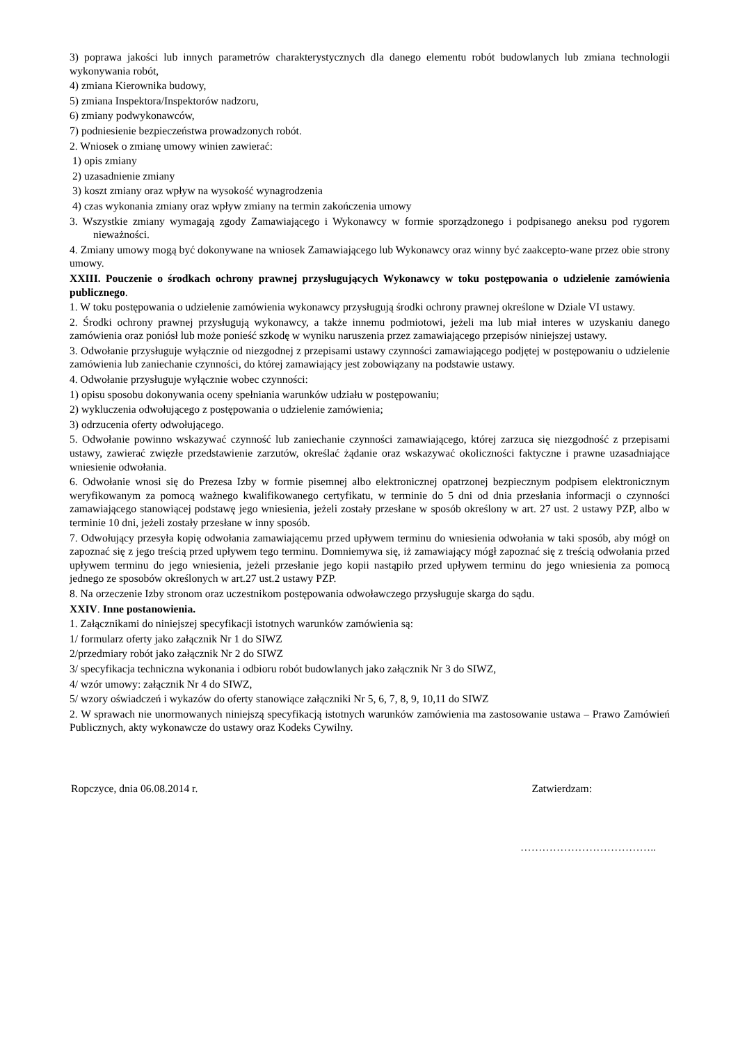3) poprawa jakości lub innych parametrów charakterystycznych dla danego elementu robót budowlanych lub zmiana technologii wykonywania robót,
4) zmiana Kierownika budowy,
5) zmiana Inspektora/Inspektorów nadzoru,
6) zmiany podwykonawców,
7) podniesienie bezpieczeństwa prowadzonych robót.
2. Wniosek o zmianę umowy winien zawierać:
1) opis zmiany
2) uzasadnienie zmiany
3) koszt zmiany oraz wpływ na wysokość wynagrodzenia
4) czas wykonania zmiany oraz wpływ zmiany na termin zakończenia umowy
3. Wszystkie zmiany wymagają zgody Zamawiającego i Wykonawcy w formie sporządzonego i podpisanego aneksu pod rygorem nieważności.
4. Zmiany umowy mogą być dokonywane na wniosek Zamawiającego lub Wykonawcy oraz winny być zaakcepto-wane przez obie strony umowy.
XXIII. Pouczenie o środkach ochrony prawnej przysługujących Wykonawcy w toku postępowania o udzielenie zamówienia publicznego.
1. W toku postępowania o udzielenie zamówienia wykonawcy przysługują środki ochrony prawnej określone w Dziale VI ustawy.
2. Środki ochrony prawnej przysługują wykonawcy, a także innemu podmiotowi, jeżeli ma lub miał interes w uzyskaniu danego zamówienia oraz poniósł lub może ponieść szkodę w wyniku naruszenia przez zamawiającego przepisów niniejszej ustawy.
3. Odwołanie przysługuje wyłącznie od niezgodnej z przepisami ustawy czynności zamawiającego podjętej w postępowaniu o udzielenie zamówienia lub zaniechanie czynności, do której zamawiający jest zobowiązany na podstawie ustawy.
4. Odwołanie przysługuje wyłącznie wobec czynności:
1) opisu sposobu dokonywania oceny spełniania warunków udziału w postępowaniu;
2) wykluczenia odwołującego z postępowania o udzielenie zamówienia;
3) odrzucenia oferty odwołującego.
5. Odwołanie powinno wskazywać czynność lub zaniechanie czynności zamawiającego, której zarzuca się niezgodność z przepisami ustawy, zawierać zwięzłe przedstawienie zarzutów, określać żądanie oraz wskazywać okoliczności faktyczne i prawne uzasadniające wniesienie odwołania.
6. Odwołanie wnosi się do Prezesa Izby w formie pisemnej albo elektronicznej opatrzonej bezpiecznym podpisem elektronicznym weryfikowanym za pomocą ważnego kwalifikowanego certyfikatu, w terminie do 5 dni od dnia przesłania informacji o czynności zamawiającego stanowiącej podstawę jego wniesienia, jeżeli zostały przesłane w sposób określony w art. 27 ust. 2 ustawy PZP, albo w terminie 10 dni, jeżeli zostały przesłane w inny sposób.
7. Odwołujący przesyła kopię odwołania zamawiającemu przed upływem terminu do wniesienia odwołania w taki sposób, aby mógł on zapoznać się z jego treścią przed upływem tego terminu. Domniemywa się, iż zamawiający mógł zapoznać się z treścią odwołania przed upływem terminu do jego wniesienia, jeżeli przesłanie jego kopii nastąpiło przed upływem terminu do jego wniesienia za pomocą jednego ze sposobów określonych w art.27 ust.2 ustawy PZP.
8. Na orzeczenie Izby stronom oraz uczestnikom postępowania odwoławczego przysługuje skarga do sądu.
XXIV. Inne postanowienia.
1. Załącznikami do niniejszej specyfikacji istotnych warunków zamówienia są:
1/ formularz oferty jako załącznik Nr 1 do SIWZ
2/przedmiary robót jako załącznik Nr 2 do SIWZ
3/ specyfikacja techniczna wykonania i odbioru robót budowlanych jako załącznik Nr 3 do SIWZ,
4/ wzór umowy: załącznik Nr 4 do SIWZ,
5/ wzory oświadczeń i wykazów do oferty stanowiące załączniki Nr 5, 6, 7, 8, 9, 10,11 do SIWZ
2. W sprawach nie unormowanych niniejszą specyfikacją istotnych warunków zamówienia ma zastosowanie ustawa – Prawo Zamówień Publicznych, akty wykonawcze do ustawy oraz Kodeks Cywilny.
Ropczyce, dnia 06.08.2014 r. Zatwierdzam:
………………………………..